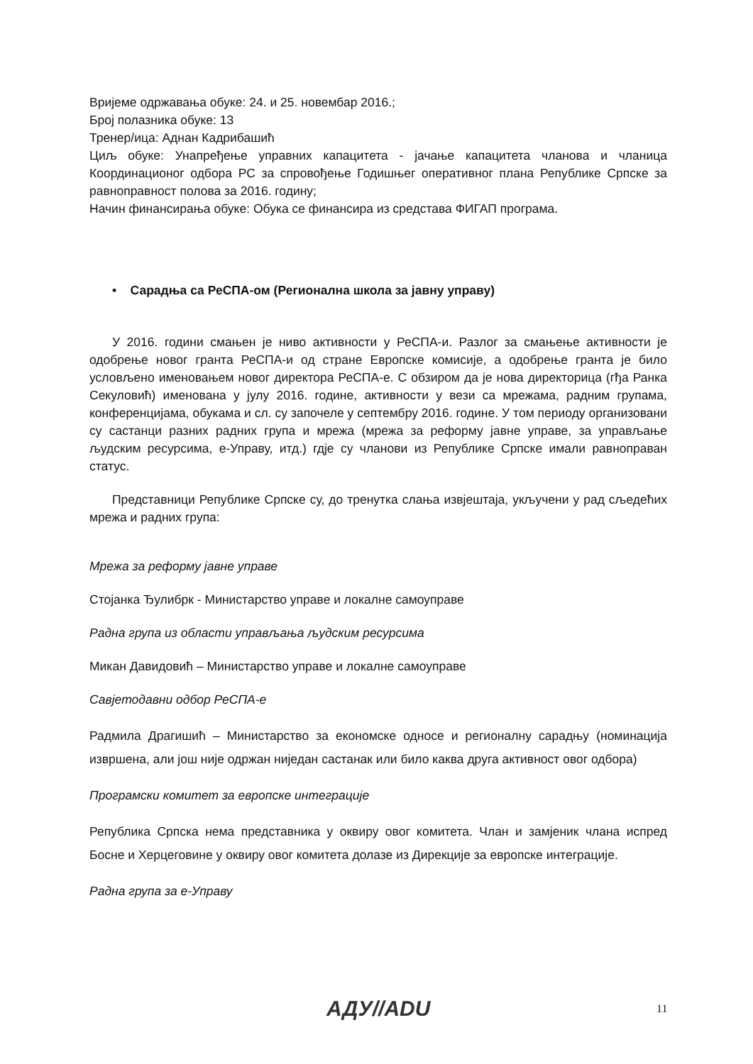Вријеме одржавања обуке: 24. и 25. новембар 2016.;
Број полазника обуке: 13
Тренер/ица: Аднан Кадрибашић
Циљ обуке: Унапређење управних капацитета - јачање капацитета чланова и чланица Координационог одбора РС за спровођење Годишњег оперативног плана Републике Српске за равноправност полова за 2016. годину;
Начин финансирања обуке: Обука се финансира из средстава ФИГАП програма.
• Сарадња са РеСПА-ом (Регионална школа за јавну управу)
У 2016. години смањен је ниво активности у РеСПА-и. Разлог за смањење активности је одобрење новог гранта РеСПА-и од стране Европске комисије, а одобрење гранта је било условљено именовањем новог директора РеСПА-е. С обзиром да је нова директорица (гђа Ранка Секуловић) именована у јулу 2016. године, активности у вези са мрежама, радним групама, конференцијама, обукама и сл. су започеле у септембру 2016. године. У том периоду организовани су састанци разних радних група и мрежа (мрежа за реформу јавне управе, за управљање људским ресурсима, е-Управу, итд.) гдје су чланови из Републике Српске имали равноправан статус.
Представници Републике Српске су, до тренутка слања извјештаја, укључени у рад сљедећих мрежа и радних група:
Мрежа за реформу јавне управе
Стојанка Ђулибрк - Министарство управе и локалне самоуправе
Радна група из области управљања људским ресурсима
Микан Давидовић – Министарство управе и локалне самоуправе
Савјетодавни одбор РеСПА-е
Радмила Драгишић – Министарство за економске односе и регионалну сарадњу (номинација извршена, али још није одржан ниједан састанак или било каква друга активност овог одбора)
Програмски комитет за европске интеграције
Република Српска нема представника у оквиру овог комитета. Члан и замјеник члана испред Босне и Херцеговине у оквиру овог комитета долазе из Дирекције за европске интеграције.
Радна група за е-Управу
АДУ//ADU 11